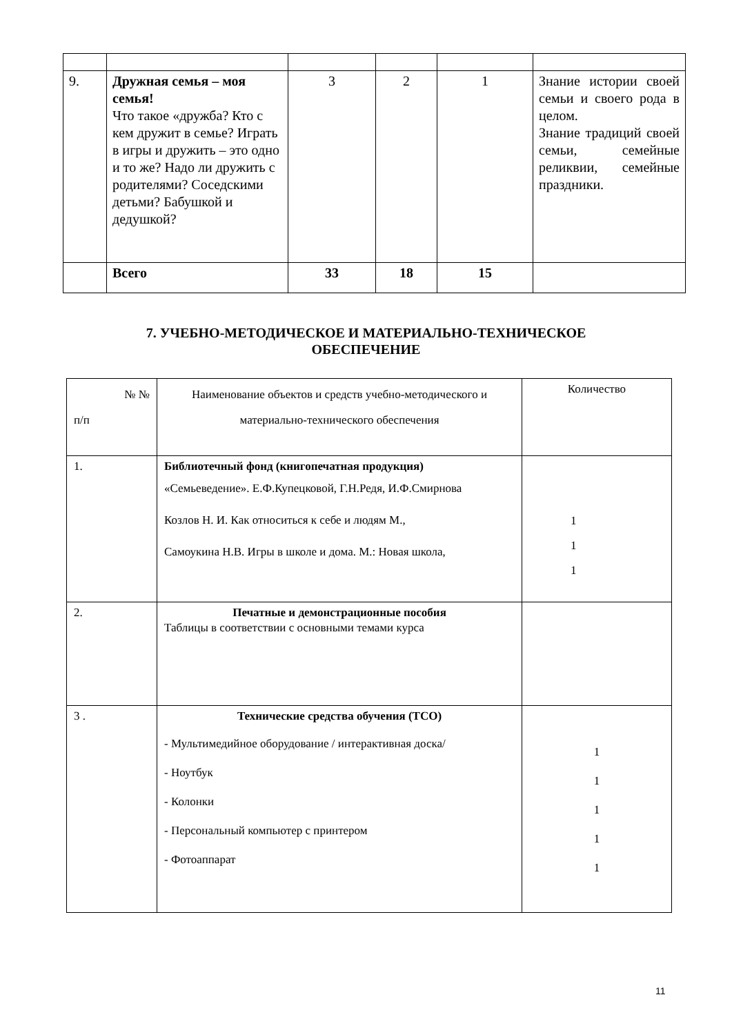| 9. | Дружная семья – моя семья! Что такое «дружба? Кто с кем дружит в семье? Играть в игры и дружить – это одно и то же? Надо ли дружить с родителями? Соседскими детьми? Бабушкой и дедушкой? | 3 | 2 | 1 | Знание истории своей семьи и своего рода в целом. Знание традиций своей семьи, семейные реликвии, семейные праздники. |
| | Всего | 33 | 18 | 15 | |
7. УЧЕБНО-МЕТОДИЧЕСКОЕ И МАТЕРИАЛЬНО-ТЕХНИЧЕСКОЕ
ОБЕСПЕЧЕНИЕ
| № № п/п | Наименование объектов и средств учебно-методического и материально-технического обеспечения | Количество |
| 1. | Библиотечный фонд (книгопечатная продукция) «Семьеведение». Е.Ф.Купецковой, Г.Н.Редя, И.Ф.Смирнова Козлов Н. И. Как относиться к себе и людям М., Самоукина Н.В. Игры в школе и дома. М.: Новая школа, | 1 1 1 |
| 2. | Печатные и демонстрационные пособия Таблицы в соответствии с основными темами курса | |
| 3 . | Технические средства обучения (ТСО) - Мультимедийное оборудование / интерактивная доска/ - Ноутбук - Колонки - Персональный компьютер с принтером - Фотоаппарат | 1 1 1 1 1 |
11